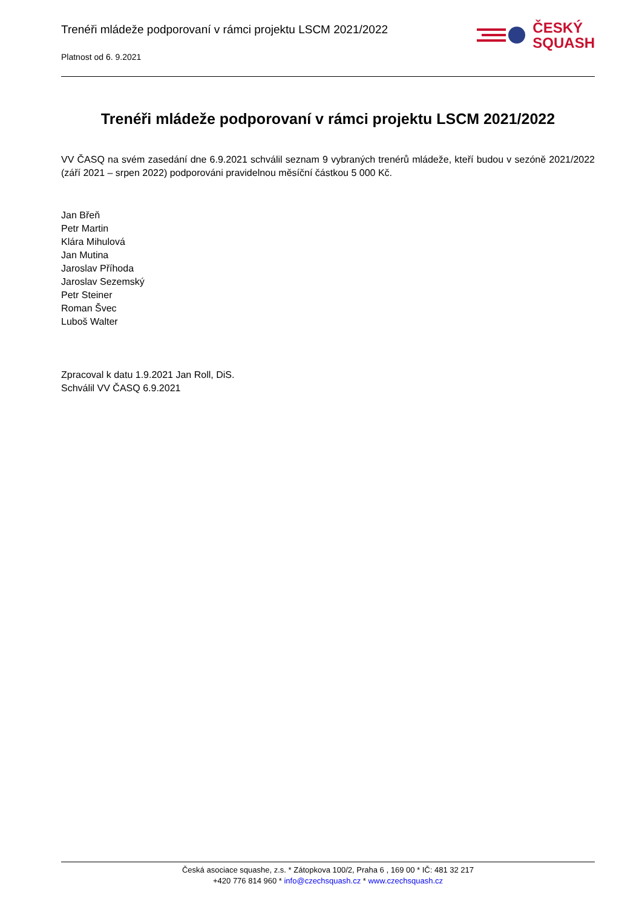Trenéři mládeže podporovaní v rámci projektu LSCM 2021/2022
Platnost od 6. 9.2021
ČESKÝ
SQUASH
Trenéři mládeže podporovaní v rámci projektu LSCM 2021/2022
VV ČASQ na svém zasedání dne 6.9.2021 schválil seznam 9 vybraných trenérů mládeže, kteří budou v sezóně 2021/2022 (září 2021 – srpen 2022) podporováni pravidelnou měsíční částkou 5 000 Kč.
Jan Břeň
Petr Martin
Klára Mihulová
Jan Mutina
Jaroslav Příhoda
Jaroslav Sezemský
Petr Steiner
Roman Švec
Luboš Walter
Zpracoval k datu 1.9.2021 Jan Roll, DiS.
Schválil VV ČASQ 6.9.2021
Česká asociace squashe, z.s. * Zátopkova 100/2, Praha 6 , 169 00 * IČ: 481 32 217
+420 776 814 960 * info@czechsquash.cz * www.czechsquash.cz